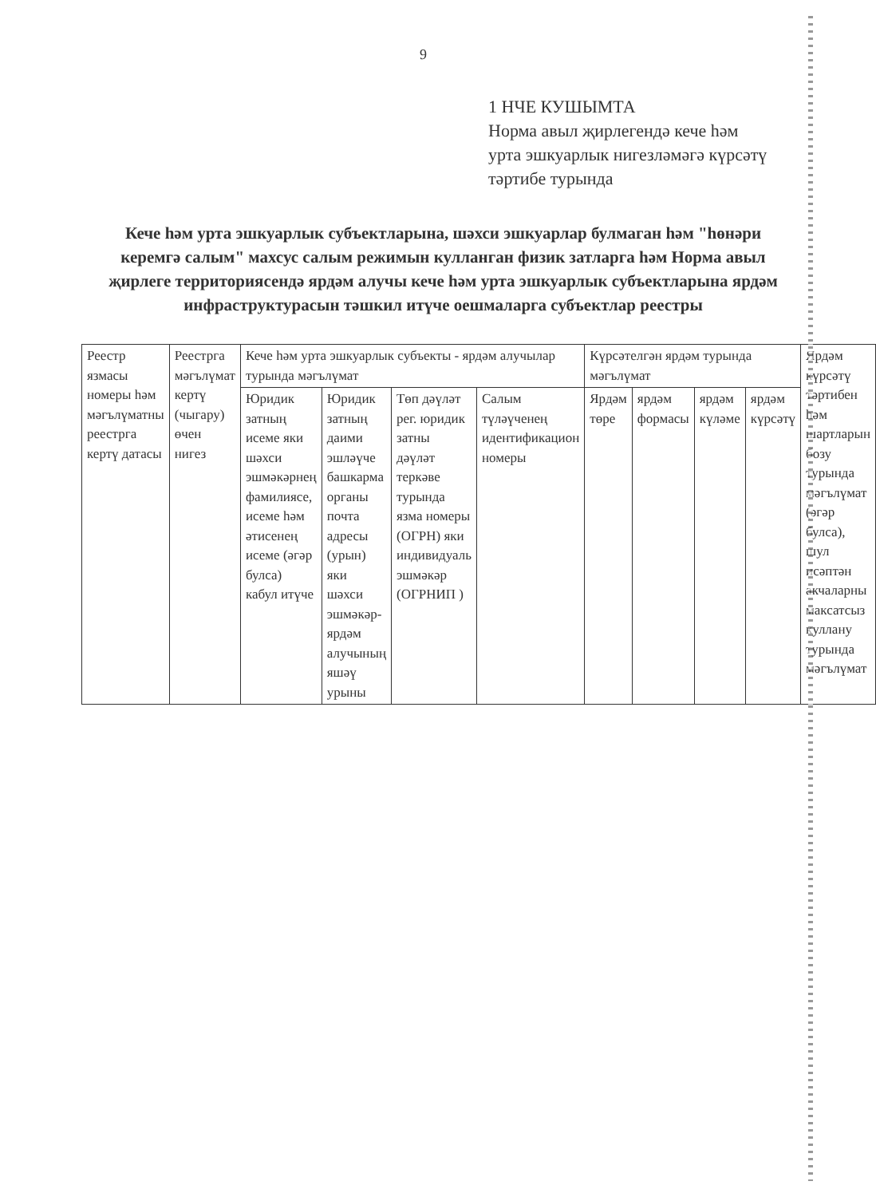9
1 НЧЕ КУШЫМТА
Норма авыл җирлегендә кече һәм
урта эшкуарлык нигезләмәгә күрсәтү
тәртибе турында
Кече һәм урта эшкуарлык субъектларына, шәхси эшкуарлар булмаган һәм "һөнәри керемгә салым" махсус салым режимын кулланган физик затларга һәм Норма авыл җирлеге территориясендә ярдәм алучы кече һәм урта эшкуарлык субъектларына ярдәм инфраструктурасын тәшкил итүче оешмаларга субъектлар реестры
| Реестр язмасы номеры һәм мәгълүматны реестрга кертү датасы | Реестрга мәгълүмат кертү (чыгару) өчен нигез | Кече һәм урта эшкуарлык субъекты - ярдәм алучылар турында мәгълүмат | | | | Күрсәтелгән ярдәм турында мәгълүмат | | | | Ярдәм күрсәтү тәртибен һәм шартларын бозу турында мәгълүмат (әгәр булса), шул исәптән акчаларны максатсыз куллану турында мәгълүмат |
| | | Юридик затның исеме яки шәхси эшмәкәрнең фамилиясе, исеме һәм әтисенең исеме (әгәр булса) кабул итүче | Юридик затның даими эшләүче башкарма органы почта адресы (урын) яки шәхси эшмәкәр-ярдәм алучының яшәү урыны | Төп дәүләт рег. юридик затны дәүләт теркәве турында язма номеры (ОГРН) яки индивидуаль эшмәкәр (ОГРНИП ) | Салым түләүченең идентификацион номеры | Ярдәм төре | ярдәм формасы | ярдәм күләме | ярдәм күрсәтү | |